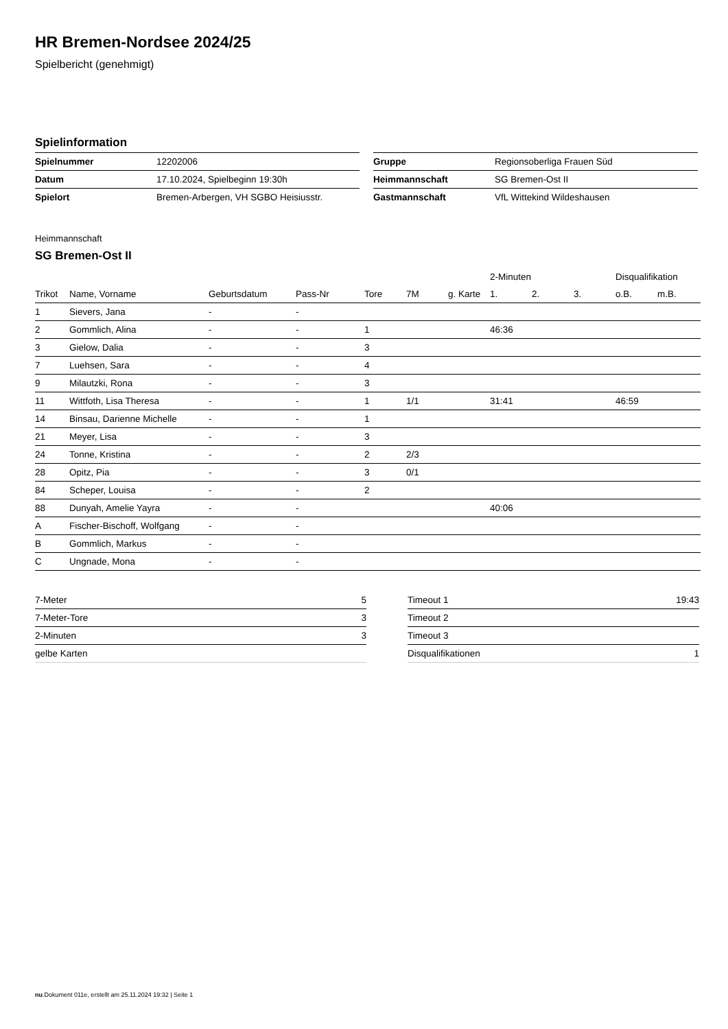HR Bremen-Nordsee 2024/25
Spielbericht (genehmigt)
Spielinformation
| Spielnummer | 12202006 |
| Datum | 17.10.2024, Spielbeginn 19:30h |
| Spielort | Bremen-Arbergen, VH SGBO Heisiusstr. |
| Gruppe | Regionsoberliga Frauen Süd |
| Heimmannschaft | SG Bremen-Ost II |
| Gastmannschaft | VfL Wittekind Wildeshausen |
Heimmannschaft
SG Bremen-Ost II
| | | | | | | | 2-Minuten | | | Disqualifikation | |
| --- | --- | --- | --- | --- | --- | --- | --- | --- | --- | --- | --- |
| Trikot | Name, Vorname | Geburtsdatum | Pass-Nr | Tore | 7M | g. Karte | 1. | 2. | 3. | o.B. | m.B. |
| 1 | Sievers, Jana | - | - | | | | | | | | |
| 2 | Gommlich, Alina | - | - | 1 | | | 46:36 | | | | |
| 3 | Gielow, Dalia | - | - | 3 | | | | | | | |
| 7 | Luehsen, Sara | - | - | 4 | | | | | | | |
| 9 | Milautzki, Rona | - | - | 3 | | | | | | | |
| 11 | Wittfoth, Lisa Theresa | - | - | 1 | 1/1 | | 31:41 | | | 46:59 | |
| 14 | Binsau, Darienne Michelle | - | - | 1 | | | | | | | |
| 21 | Meyer, Lisa | - | - | 3 | | | | | | | |
| 24 | Tonne, Kristina | - | - | 2 | 2/3 | | | | | | |
| 28 | Opitz, Pia | - | - | 3 | 0/1 | | | | | | |
| 84 | Scheper, Louisa | - | - | 2 | | | | | | | |
| 88 | Dunyah, Amelie Yayra | - | - | | | | 40:06 | | | | |
| A | Fischer-Bischoff, Wolfgang | - | - | | | | | | | | |
| B | Gommlich, Markus | - | - | | | | | | | | |
| C | Ungnade, Mona | - | - | | | | | | | | |
| 7-Meter | 5 |
| 7-Meter-Tore | 3 |
| 2-Minuten | 3 |
| gelbe Karten | |
| Timeout 1 | 19:43 |
| Timeout 2 | |
| Timeout 3 | |
| Disqualifikationen | 1 |
nu.Dokument 011e, erstellt am 25.11.2024 19:32 | Seite 1